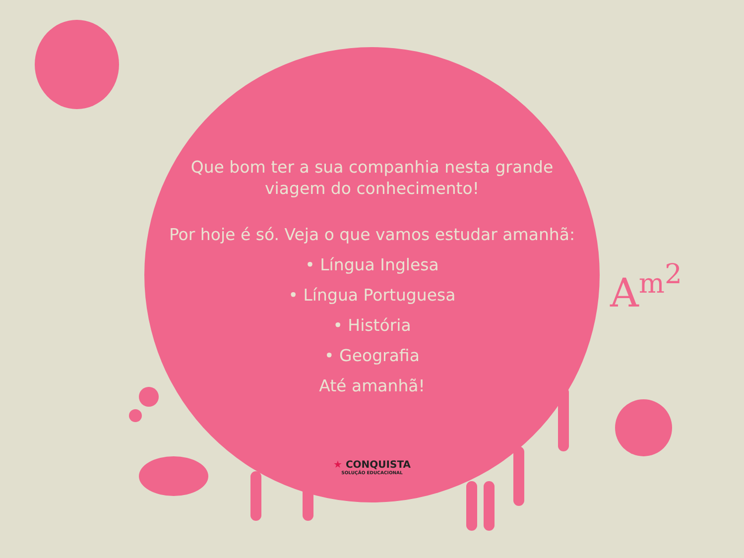A<sup>m<sup>2</sup></sup>
Que bom ter a sua companhia nesta grande
viagem do conhecimento!
Por hoje é só. Veja o que vamos estudar amanhã:
• Língua Inglesa
• Língua Portuguesa
• História
• Geografia
Até amanhã!
★ CONQUISTA
SOLUÇÃO EDUCACIONAL